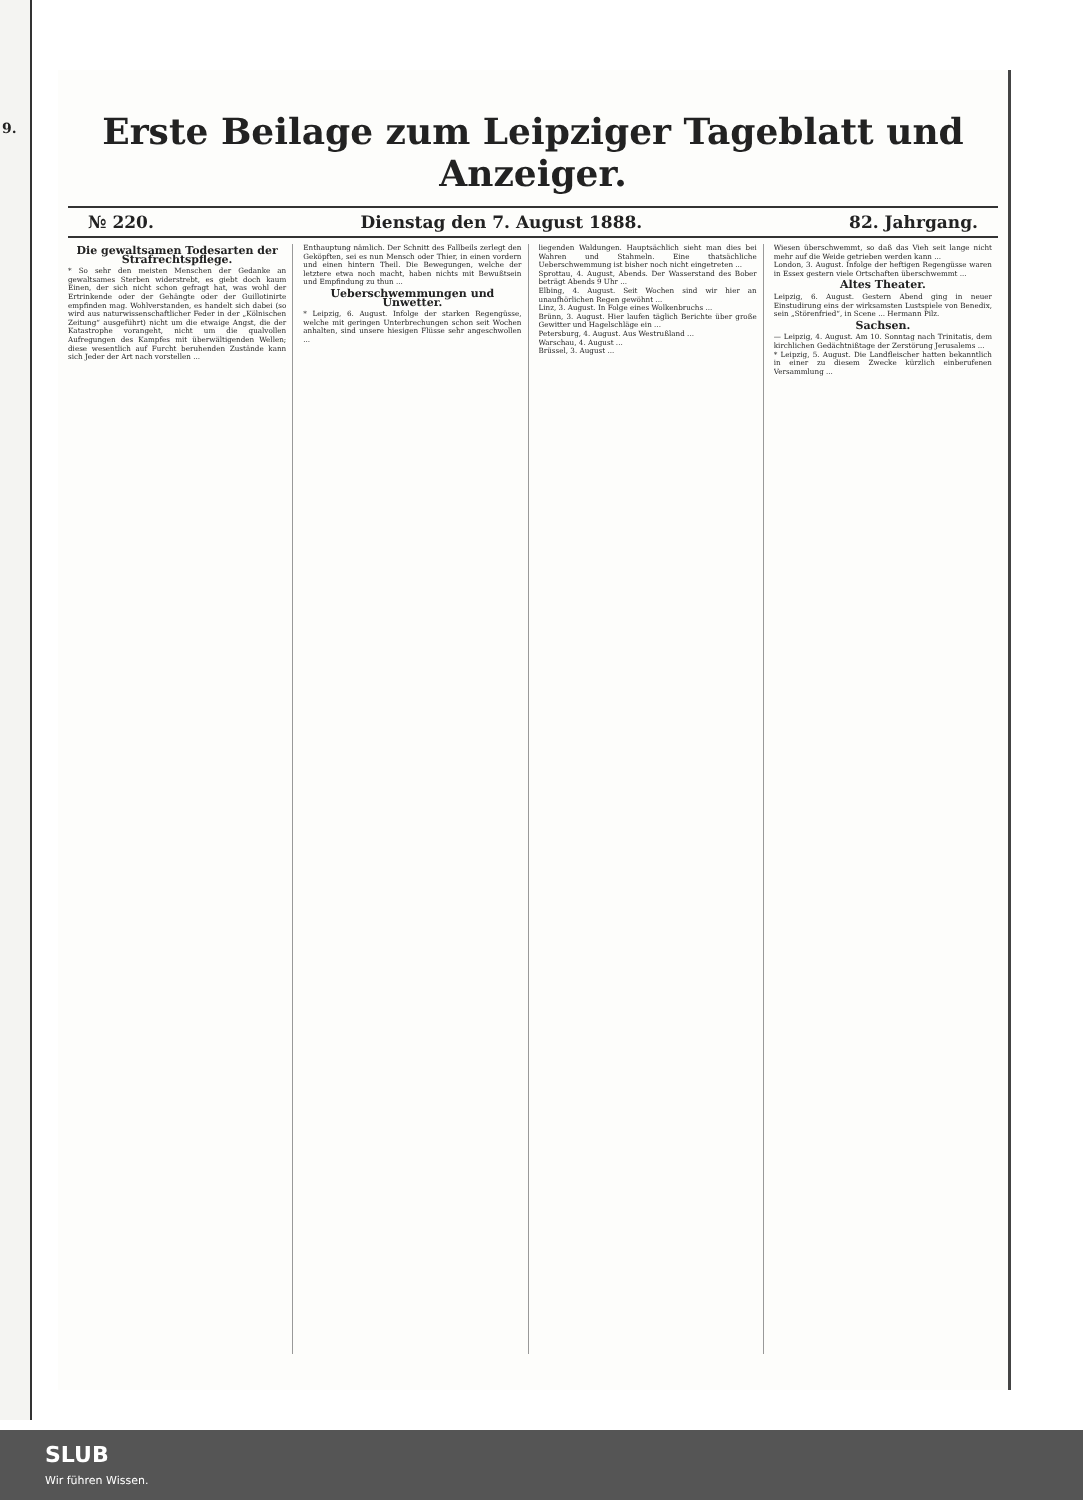9.
Erste Beilage zum Leipziger Tageblatt und Anzeiger.
№ 220. Dienstag den 7. August 1888. 82. Jahrgang.
Die gewaltsamen Todesarten der Strafrechtspflege.
* So sehr den meisten Menschen der Gedanke an gewaltsames Sterben widerstrebt, es giebt doch kaum Einen, der sich nicht schon gefragt hat, was wohl der Ertrinkende oder der Gehängte oder der Guillotinirte empfinden mag. Wohlverstanden, es handelt sich dabei (so wird aus naturwissenschaftlicher Feder in der „Kölnischen Zeitung“ ausgeführt) nicht um die etwaige Angst, die der Katastrophe vorangeht, nicht um die qualvollen Aufregungen des Kampfes mit überwältigenden Wellen; diese wesentlich auf Furcht beruhenden Zustände kann sich Jeder der Art nach vorstellen ...
Enthauptung nämlich. Der Schnitt des Fallbeils zerlegt den Geköpften, sei es nun Mensch oder Thier, in einen vordern und einen hintern Theil. Die Bewegungen, welche der letztere etwa noch macht, haben nichts mit Bewußtsein und Empfindung zu thun ...
Ueberschwemmungen und Unwetter.
* Leipzig, 6. August. Infolge der starken Regengüsse, welche mit geringen Unterbrechungen schon seit Wochen anhalten, sind unsere hiesigen Flüsse sehr angeschwollen ...
liegenden Waldungen. Hauptsächlich sieht man dies bei Wahren und Stahmeln. Eine thatsächliche Ueberschwemmung ist bisher noch nicht eingetreten ...
Sprottau, 4. August, Abends. Der Wasserstand des Bober beträgt Abends 9 Uhr ...
Elbing, 4. August. Seit Wochen sind wir hier an unaufhörlichen Regen gewöhnt ...
Linz, 3. August. In Folge eines Wolkenbruchs ...
Brünn, 3. August. Hier laufen täglich Berichte über große Gewitter und Hagelschläge ein ...
Petersburg, 4. August. Aus Westrußland ...
Warschau, 4. August ...
Brüssel, 3. August ...
Wiesen überschwemmt, so daß das Vieh seit lange nicht mehr auf die Weide getrieben werden kann ...
London, 3. August. Infolge der heftigen Regengüsse waren in Essex gestern viele Ortschaften überschwemmt ...
Altes Theater.
Leipzig, 6. August. Gestern Abend ging in neuer Einstudirung eins der wirksamsten Lustspiele von Benedix, sein „Störenfried“, in Scene ... Hermann Pilz.
Sachsen.
— Leipzig, 4. August. Am 10. Sonntag nach Trinitatis, dem kirchlichen Gedächtnißtage der Zerstörung Jerusalems ...
* Leipzig, 5. August. Die Landfleischer hatten bekanntlich in einer zu diesem Zwecke kürzlich einberufenen Versammlung ...
SLUB
Wir führen Wissen.